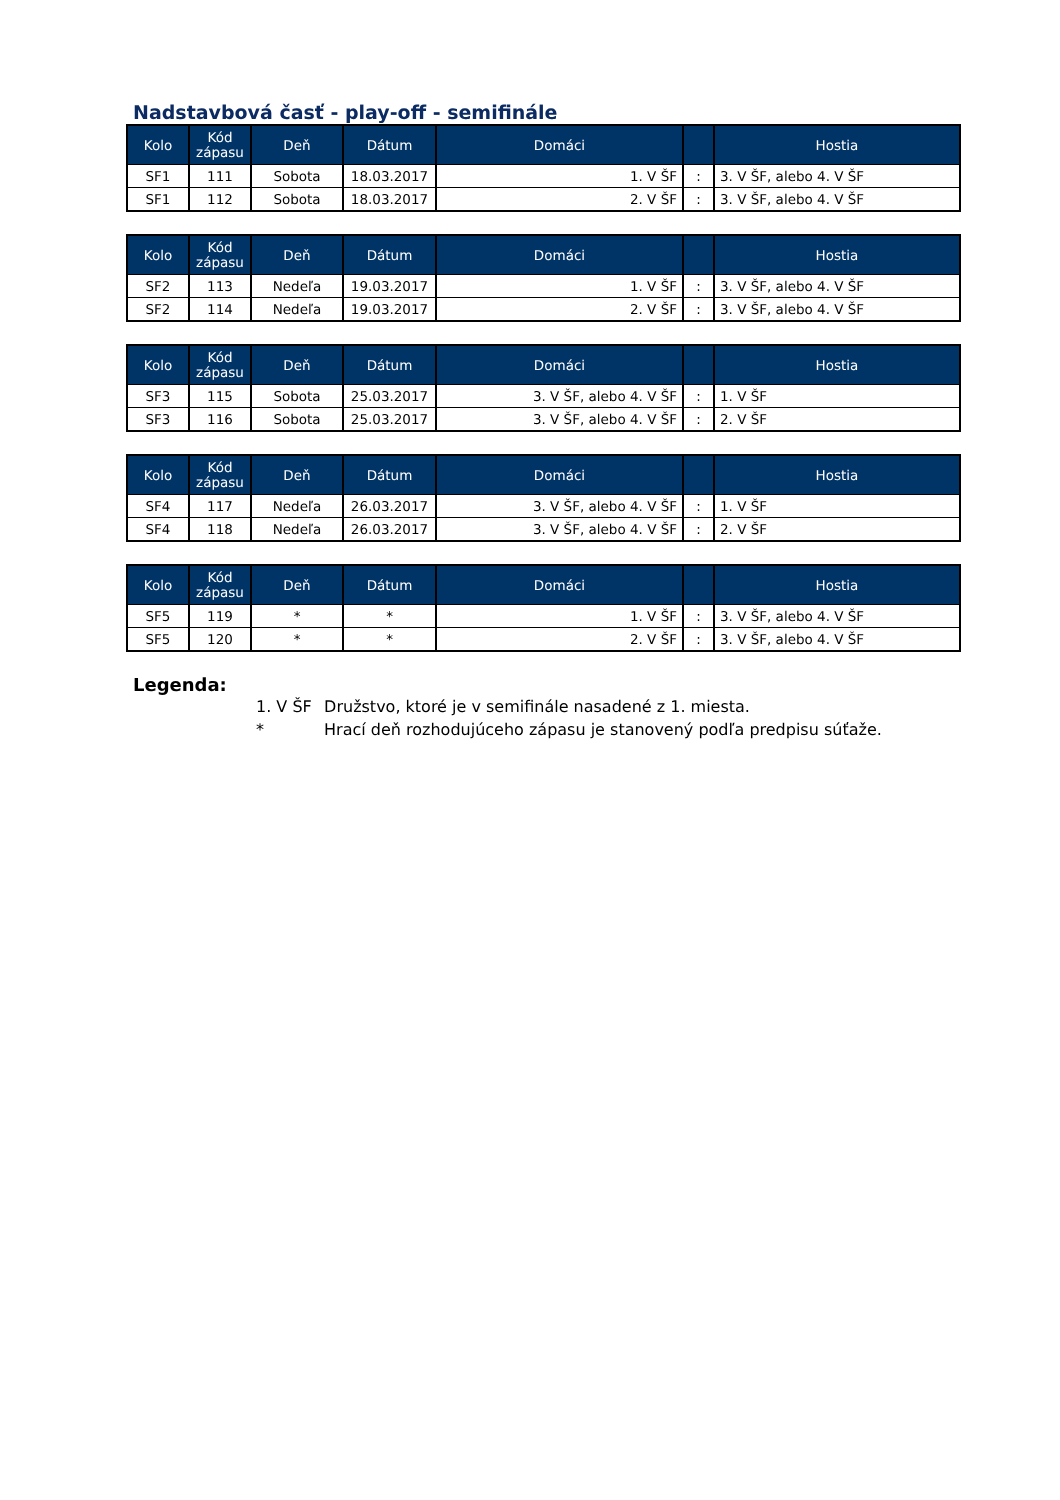Nadstavbová časť - play-off - semifinále
| Kolo | Kód zápasu | Deň | Dátum | Domáci | | Hostia |
| --- | --- | --- | --- | --- | --- | --- |
| SF1 | 111 | Sobota | 18.03.2017 | 1. V ŠF | : | 3. V ŠF, alebo 4. V ŠF |
| SF1 | 112 | Sobota | 18.03.2017 | 2. V ŠF | : | 3. V ŠF, alebo 4. V ŠF |
| Kolo | Kód zápasu | Deň | Dátum | Domáci | | Hostia |
| --- | --- | --- | --- | --- | --- | --- |
| SF2 | 113 | Nedeľa | 19.03.2017 | 1. V ŠF | : | 3. V ŠF, alebo 4. V ŠF |
| SF2 | 114 | Nedeľa | 19.03.2017 | 2. V ŠF | : | 3. V ŠF, alebo 4. V ŠF |
| Kolo | Kód zápasu | Deň | Dátum | Domáci | | Hostia |
| --- | --- | --- | --- | --- | --- | --- |
| SF3 | 115 | Sobota | 25.03.2017 | 3. V ŠF, alebo 4. V ŠF | : | 1. V ŠF |
| SF3 | 116 | Sobota | 25.03.2017 | 3. V ŠF, alebo 4. V ŠF | : | 2. V ŠF |
| Kolo | Kód zápasu | Deň | Dátum | Domáci | | Hostia |
| --- | --- | --- | --- | --- | --- | --- |
| SF4 | 117 | Nedeľa | 26.03.2017 | 3. V ŠF, alebo 4. V ŠF | : | 1. V ŠF |
| SF4 | 118 | Nedeľa | 26.03.2017 | 3. V ŠF, alebo 4. V ŠF | : | 2. V ŠF |
| Kolo | Kód zápasu | Deň | Dátum | Domáci | | Hostia |
| --- | --- | --- | --- | --- | --- | --- |
| SF5 | 119 | * | * | 1. V ŠF | : | 3. V ŠF, alebo 4. V ŠF |
| SF5 | 120 | * | * | 2. V ŠF | : | 3. V ŠF, alebo 4. V ŠF |
Legenda:
1. V ŠF Družstvo, ktoré je v semifinále nasadené z 1. miesta.
* Hrací deň rozhodujúceho zápasu je stanovený podľa predpisu súťaže.